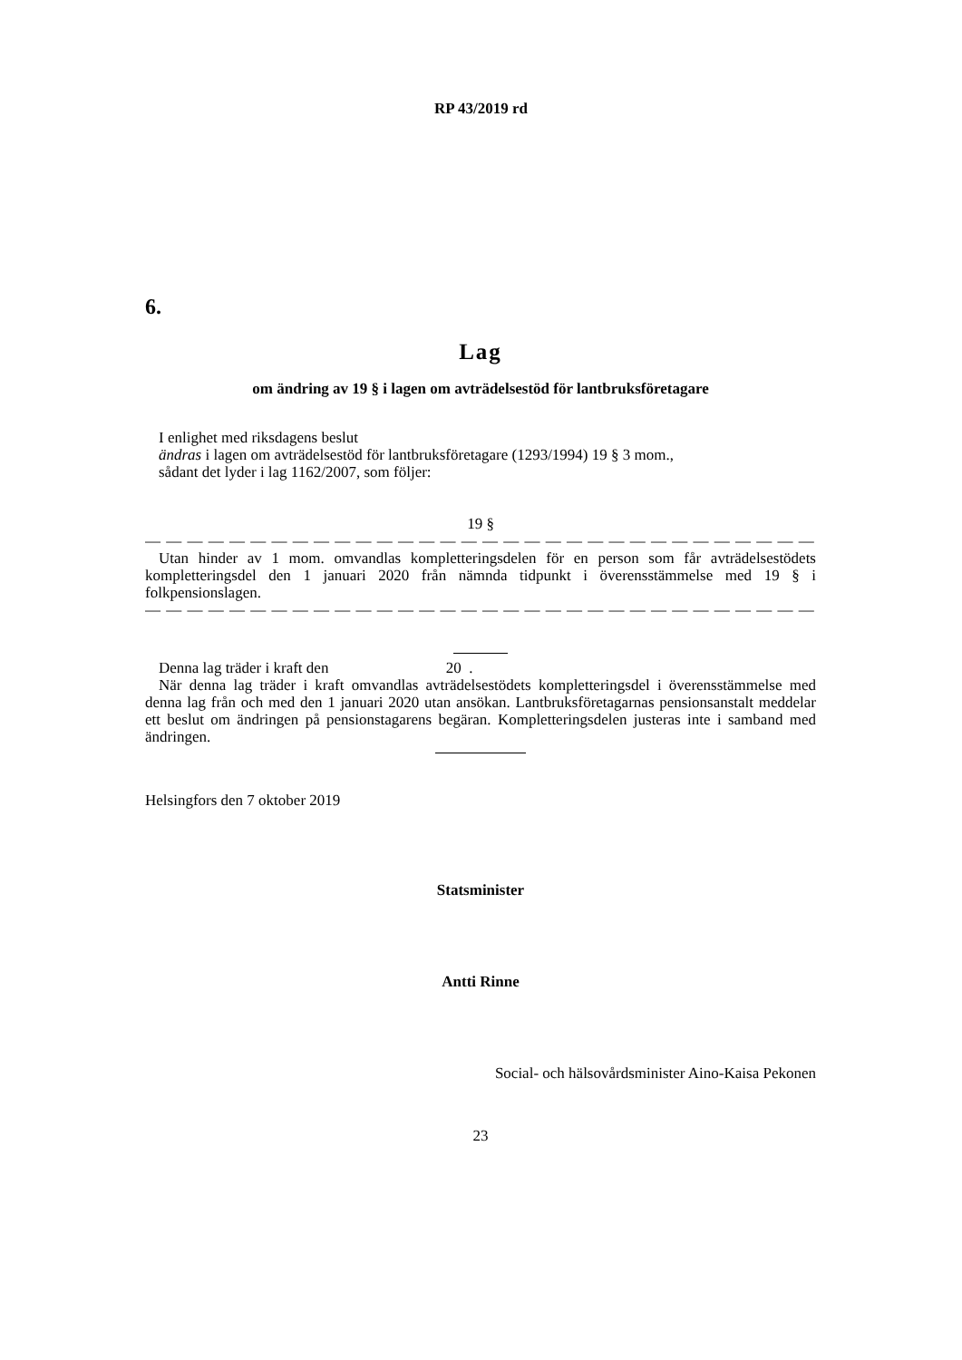RP 43/2019 rd
6.
Lag
om ändring av 19 § i lagen om avträdelsestöd för lantbruksföretagare
I enlighet med riksdagens beslut
ändras i lagen om avträdelsestöd för lantbruksföretagare (1293/1994) 19 § 3 mom.,
sådant det lyder i lag 1162/2007, som följer:
19 §
— — — — — — — — — — — — — — — — — — — — — — — — — — — — — — — —
Utan hinder av 1 mom. omvandlas kompletteringsdelen för en person som får avträdelsestödets kompletteringsdel den 1 januari 2020 från nämnda tidpunkt i överensstämmelse med 19 § i folkpensionslagen.
— — — — — — — — — — — — — — — — — — — — — — — — — — — — — — — —
Denna lag träder i kraft den 20 .
När denna lag träder i kraft omvandlas avträdelsestödets kompletteringsdel i överensstämmelse med denna lag från och med den 1 januari 2020 utan ansökan. Lantbruksföretagarnas pensionsanstalt meddelar ett beslut om ändringen på pensionstagarens begäran. Kompletteringsdelen justeras inte i samband med ändringen.
Helsingfors den 7 oktober 2019
Statsminister
Antti Rinne
Social- och hälsovårdsminister Aino-Kaisa Pekonen
23